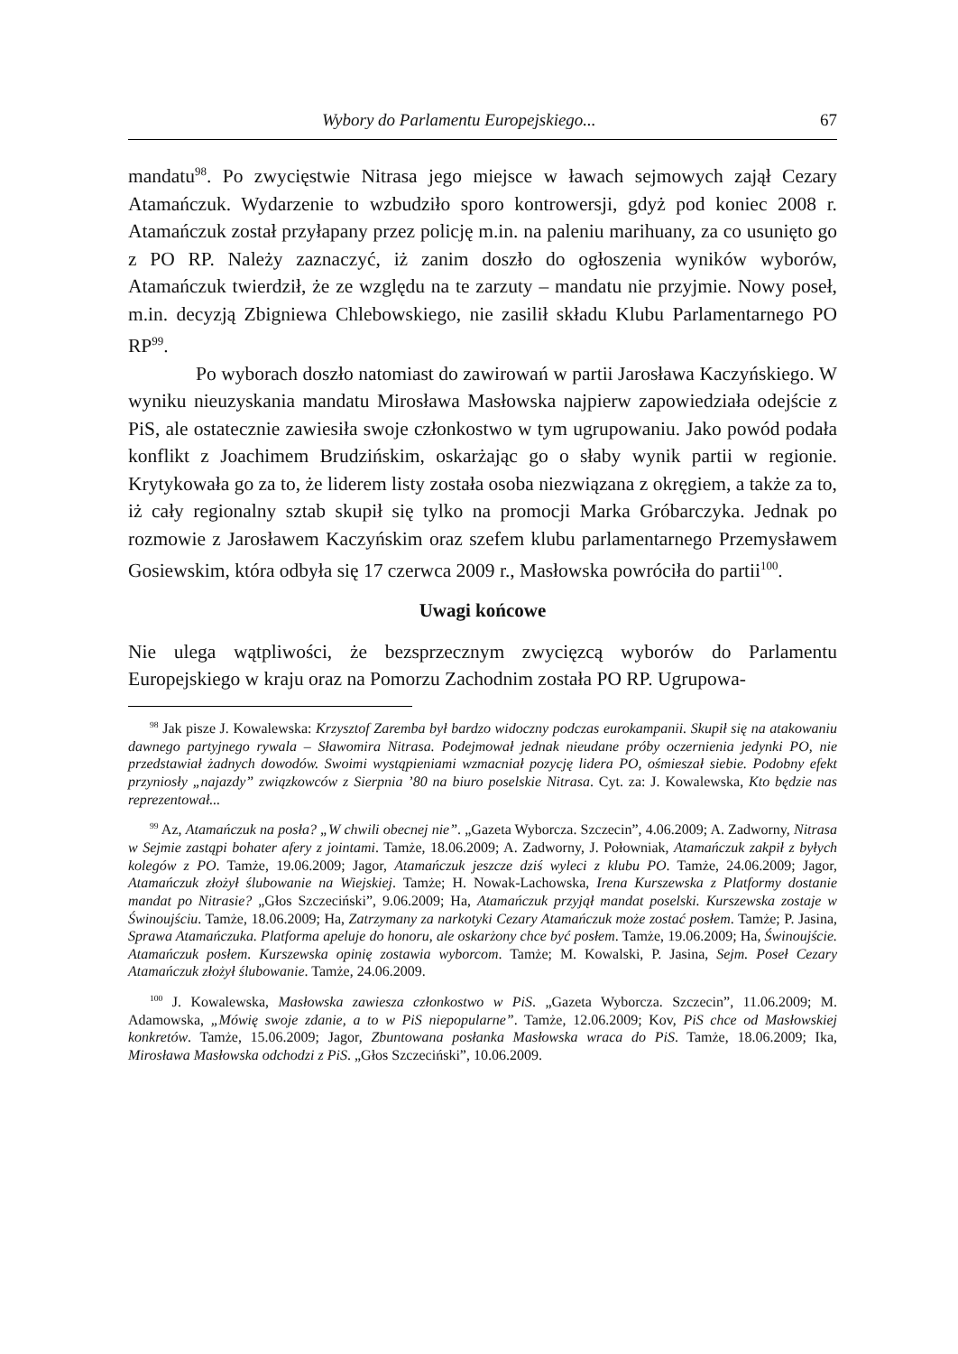Wybory do Parlamentu Europejskiego... 67
mandatu<sup>98</sup>. Po zwycięstwie Nitrasa jego miejsce w ławach sejmowych zajął Cezary Atamańczuk. Wydarzenie to wzbudziło sporo kontrowersji, gdyż pod koniec 2008 r. Atamańczuk został przyłapany przez policję m.in. na paleniu marihuany, za co usunięto go z PO RP. Należy zaznaczyć, iż zanim doszło do ogłoszenia wyników wyborów, Atamańczuk twierdził, że ze względu na te zarzuty – mandatu nie przyjmie. Nowy poseł, m.in. decyzją Zbigniewa Chlebowskiego, nie zasilił składu Klubu Parlamentarnego PO RP<sup>99</sup>.
Po wyborach doszło natomiast do zawirowań w partii Jarosława Kaczyńskiego. W wyniku nieuzyskania mandatu Mirosława Masłowska najpierw zapowiedziała odejście z PiS, ale ostatecznie zawiesiła swoje członkostwo w tym ugrupowaniu. Jako powód podała konflikt z Joachimem Brudzińskim, oskarżając go o słaby wynik partii w regionie. Krytykowała go za to, że liderem listy została osoba niezwiązana z okręgiem, a także za to, iż cały regionalny sztab skupił się tylko na promocji Marka Gróbarczyka. Jednak po rozmowie z Jarosławem Kaczyńskim oraz szefem klubu parlamentarnego Przemysławem Gosiewskim, która odbyła się 17 czerwca 2009 r., Masłowska powróciła do partii<sup>100</sup>.
Uwagi końcowe
Nie ulega wątpliwości, że bezsprzecznym zwycięzcą wyborów do Parlamentu Europejskiego w kraju oraz na Pomorzu Zachodnim została PO RP. Ugrupowa-
<sup>98</sup> Jak pisze J. Kowalewska: Krzysztof Zaremba był bardzo widoczny podczas eurokampanii. Skupił się na atakowaniu dawnego partyjnego rywala – Sławomira Nitrasa. Podejmował jednak nieudane próby oczernienia jedynki PO, nie przedstawiał żadnych dowodów. Swoimi wystąpieniami wzmacniał pozycję lidera PO, ośmieszał siebie. Podobny efekt przyniosły „najazdy” związkowców z Sierpnia ’80 na biuro poselskie Nitrasa. Cyt. za: J. Kowalewska, Kto będzie nas reprezentował...
<sup>99</sup> Az, Atamańczuk na posła? „W chwili obecnej nie”. „Gazeta Wyborcza. Szczecin”, 4.06.2009; A. Zadworny, Nitrasa w Sejmie zastąpi bohater afery z jointami. Tamże, 18.06.2009; A. Zadworny, J. Połowniak, Atamańczuk zakpił z byłych kolegów z PO. Tamże, 19.06.2009; Jagor, Atamańczuk jeszcze dziś wyleci z klubu PO. Tamże, 24.06.2009; Jagor, Atamańczuk złożył ślubowanie na Wiejskiej. Tamże; H. Nowak-Lachowska, Irena Kurszewska z Platformy dostanie mandat po Nitrasie? „Głos Szczeciński”, 9.06.2009; Ha, Atamańczuk przyjął mandat poselski. Kurszewska zostaje w Świnoujściu. Tamże, 18.06.2009; Ha, Zatrzymany za narkotyki Cezary Atamańczuk może zostać posłem. Tamże; P. Jasina, Sprawa Atamańczuka. Platforma apeluje do honoru, ale oskarżony chce być posłem. Tamże, 19.06.2009; Ha, Świnoujście. Atamańczuk posłem. Kurszewska opinię zostawia wyborcom. Tamże; M. Kowalski, P. Jasina, Sejm. Poseł Cezary Atamańczuk złożył ślubowanie. Tamże, 24.06.2009.
<sup>100</sup> J. Kowalewska, Masłowska zawiesza członkostwo w PiS. „Gazeta Wyborcza. Szczecin”, 11.06.2009; M. Adamowska, „Mówię swoje zdanie, a to w PiS niepopularne”. Tamże, 12.06.2009; Kov, PiS chce od Masłowskiej konkretów. Tamże, 15.06.2009; Jagor, Zbuntowana posłanka Masłowska wraca do PiS. Tamże, 18.06.2009; Ika, Mirosława Masłowska odchodzi z PiS. „Głos Szczeciński”, 10.06.2009.